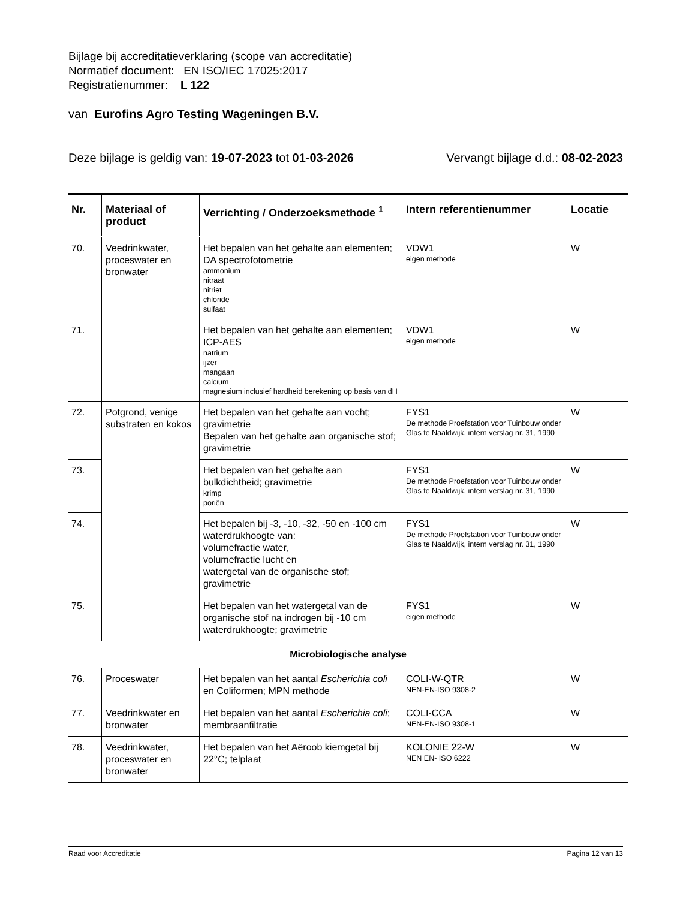Bijlage bij accreditatieverklaring (scope van accreditatie)
Normatief document: EN ISO/IEC 17025:2017
Registratienummer: L 122
van Eurofins Agro Testing Wageningen B.V.
Deze bijlage is geldig van: 19-07-2023 tot 01-03-2026 Vervangt bijlage d.d.: 08-02-2023
| Nr. | Materiaal of product | Verrichting / Onderzoeksmethode <sup>1</sup> | Intern referentienummer | Locatie |
| --- | --- | --- | --- | --- |
| 70. | Veedrinkwater, proceswater en bronwater | Het bepalen van het gehalte aan elementen; DA spectrofotometrie ammonium nitraat nitriet chloride sulfaat | VDW1 eigen methode | W |
| 71. | | Het bepalen van het gehalte aan elementen; ICP-AES natrium ijzer mangaan calcium magnesium inclusief hardheid berekening op basis van dH | VDW1 eigen methode | W |
| 72. | Potgrond, venige substraten en kokos | Het bepalen van het gehalte aan vocht; gravimetrie Bepalen van het gehalte aan organische stof; gravimetrie | FYS1 De methode Proefstation voor Tuinbouw onder Glas te Naaldwijk, intern verslag nr. 31, 1990 | W |
| 73. | | Het bepalen van het gehalte aan bulkdichtheid; gravimetrie krimp poriën | FYS1 De methode Proefstation voor Tuinbouw onder Glas te Naaldwijk, intern verslag nr. 31, 1990 | W |
| 74. | | Het bepalen bij -3, -10, -32, -50 en -100 cm waterdrukhoogte van: volumefractie water, volumefractie lucht en watergetal van de organische stof; gravimetrie | FYS1 De methode Proefstation voor Tuinbouw onder Glas te Naaldwijk, intern verslag nr. 31, 1990 | W |
| 75. | | Het bepalen van het watergetal van de organische stof na indrogen bij -10 cm waterdrukhoogte; gravimetrie | FYS1 eigen methode | W |
| Microbiologische analyse | | | | |
| 76. | Proceswater | Het bepalen van het aantal Escherichia coli en Coliformen; MPN methode | COLI-W-QTR NEN-EN-ISO 9308-2 | W |
| 77. | Veedrinkwater en bronwater | Het bepalen van het aantal Escherichia coli ; membraanfiltratie | COLI-CCA NEN-EN-ISO 9308-1 | W |
| 78. | Veedrinkwater, proceswater en bronwater | Het bepalen van het Aëroob kiemgetal bij 22°C; telplaat | KOLONIE 22-W NEN EN- ISO 6222 | W |
Raad voor Accreditatie Pagina 12 van 13